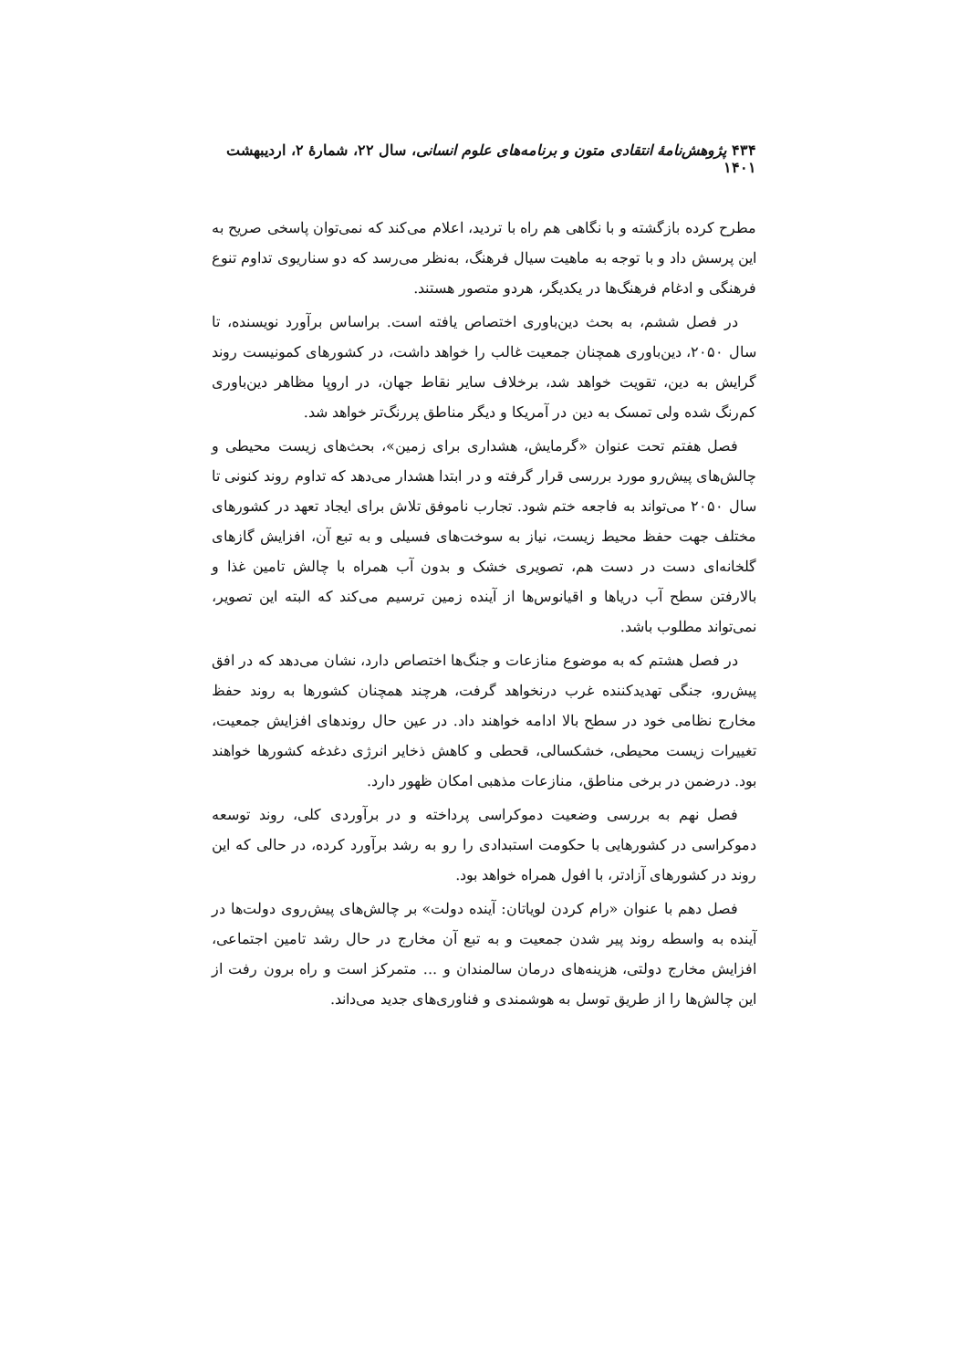۴۳۴ پژوهش‌نامهٔ انتقادی متون و برنامه‌های علوم انسانی، سال ۲۲، شمارهٔ ۲، اردیبهشت ۱۴۰۱
مطرح کرده بازگشته و با نگاهی هم راه با تردید، اعلام می‌کند که نمی‌توان پاسخی صریح به این پرسش داد و با توجه به ماهیت سیال فرهنگ، به‌نظر می‌رسد که دو سناریوی تداوم تنوع فرهنگی و ادغام فرهنگ‌ها در یکدیگر، هردو متصور هستند.
در فصل ششم، به بحث دین‌باوری اختصاص یافته است. براساس برآورد نویسنده، تا سال ۲۰۵۰، دین‌باوری همچنان جمعیت غالب را خواهد داشت، در کشورهای کمونیست روند گرایش به دین، تقویت خواهد شد، برخلاف سایر نقاط جهان، در اروپا مظاهر دین‌باوری کم‌رنگ شده ولی تمسک به دین در آمریکا و دیگر مناطق پررنگ‌تر خواهد شد.
فصل هفتم تحت عنوان «گرمایش، هشداری برای زمین»، بحث‌های زیست محیطی و چالش‌های پیش‌رو مورد بررسی قرار گرفته و در ابتدا هشدار می‌دهد که تداوم روند کنونی تا سال ۲۰۵۰ می‌تواند به فاجعه ختم شود. تجارب ناموفق تلاش برای ایجاد تعهد در کشورهای مختلف جهت حفظ محیط زیست، نیاز به سوخت‌های فسیلی و به تبع آن، افزایش گازهای گلخانه‌ای دست در دست هم، تصویری خشک و بدون آب همراه با چالش تامین غذا و بالارفتن سطح آب دریاها و اقیانوس‌ها از آینده زمین ترسیم می‌کند که البته این تصویر، نمی‌تواند مطلوب باشد.
در فصل هشتم که به موضوع منازعات و جنگ‌ها اختصاص دارد، نشان می‌دهد که در افق پیش‌رو، جنگی تهدیدکننده غرب درنخواهد گرفت، هرچند همچنان کشورها به روند حفظ مخارج نظامی خود در سطح بالا ادامه خواهند داد. در عین حال روندهای افزایش جمعیت، تغییرات زیست محیطی، خشکسالی، قحطی و کاهش ذخایر انرژی دغدغه کشورها خواهند بود. درضمن در برخی مناطق، منازعات مذهبی امکان ظهور دارد.
فصل نهم به بررسی وضعیت دموکراسی پرداخته و در برآوردی کلی، روند توسعه دموکراسی در کشورهایی با حکومت استبدادی را رو به رشد برآورد کرده، در حالی که این روند در کشورهای آزادتر، با افول همراه خواهد بود.
فصل دهم با عنوان «رام کردن لویاتان: آینده دولت» بر چالش‌های پیش‌روی دولت‌ها در آینده به واسطه روند پیر شدن جمعیت و به تبع آن مخارج در حال رشد تامین اجتماعی، افزایش مخارج دولتی، هزینه‌های درمان سالمندان و ... متمرکز است و راه برون رفت از این چالش‌ها را از طریق توسل به هوشمندی و فناوری‌های جدید می‌داند.